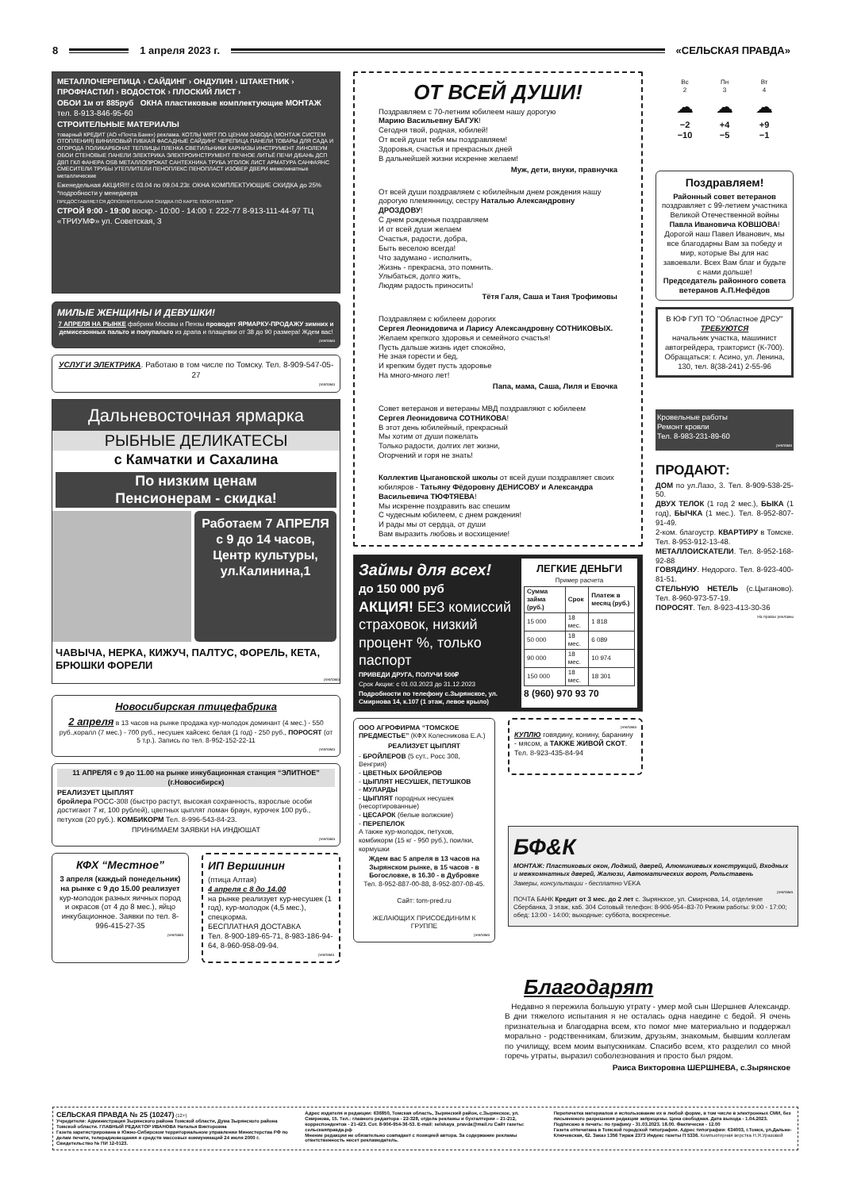8 1 апреля 2023 г. «СЕЛЬСКАЯ ПРАВДА»
МЕТАЛЛОЧЕРЕПИЦА › САЙДИНГ › ОНДУЛИН › ШТАКЕТНИК › ПРОФНАСТИЛ › ВОДОСТОК › ПЛОСКИЙ ЛИСТ ›
ОБОИ 1м от 885руб ОКНА пластиковые комплектующие МОНТАЖ тел. 8-913-846-95-60
СТРОИТЕЛЬНЫЕ МАТЕРИАЛЫ
товарный КРЕДИТ (АО «Почта Банк») реклама. КОТЛЫ WIRT ПО ЦЕНАМ ЗАВОДА (МОНТАЖ СИСТЕМ ОТОПЛЕНИЯ) ВИНИЛОВЫЙ ГИБКАЯ ФАСАДНЫЕ САЙДИНГ ЧЕРЕПИЦА ПАНЕЛИ ТОВАРЫ ДЛЯ САДА И ОГОРОДА ПОЛИКАРБОНАТ ТЕПЛИЦЫ ПЛЕНКА СВЕТИЛЬНИКИ КАРНИЗЫ ИНСТРУМЕНТ ЛИНОЛЕУМ ОБОИ СТЕНОВЫЕ ПАНЕЛИ ЭЛЕКТРИКА ЭЛЕКТРОИНСТРУМЕНТ ПЕЧНОЕ ЛИТЬЁ ПЕЧИ Д/БАНЬ ДСП ДВП ГКЛ ФАНЕРА OSB МЕТАЛЛОПРОКАТ САНТЕХНИКА ТРУБА УГОЛОК ЛИСТ АРМАТУРА САНФАЯНС СМЕСИТЕЛИ ТРУБЫ УТЕПЛИТЕЛИ ПЕНОПЛЕКС ПЕНОПЛАСТ ИЗОВЕР ДВЕРИ межкомнатные металлические
Еженедельная АКЦИЯ!!! с 03.04 по 09.04.23г. ОКНА КОМПЛЕКТУЮЩИЕ СКИДКА до 25% *подробности у менеджера
ПРЕДОСТАВЛЯЕТСЯ ДОПОЛНИТЕЛЬНАЯ СКИДКА ПО КАРТЕ ПОКУПАТЕЛЯ*
СТРОЙ 9:00 - 19:00 воскр.- 10:00 - 14:00 т. 222-77 8-913-111-44-97 ТЦ «ТРИУМФ» ул. Советская, 3
МИЛЫЕ ЖЕНЩИНЫ И ДЕВУШКИ!
7 АПРЕЛЯ НА РЫНКЕ фабрики Москвы и Пензы проводят ЯРМАРКУ-ПРОДАЖУ зимних и демисезонных пальто и полупальто из драпа и плащевки от 38 до 90 размера! Ждем вас!
реклама
УСЛУГИ ЭЛЕКТРИКА. Работаю в том числе по Томску. Тел. 8-909-547-05-27
реклама
Дальневосточная ярмарка
РЫБНЫЕ ДЕЛИКАТЕСЫ
с Камчатки и Сахалина
По низким ценам
Пенсионерам - скидка!
Работаем 7 АПРЕЛЯ с 9 до 14 часов, Центр культуры, ул.Калинина,1
ЧАВЫЧА, НЕРКА, КИЖУЧ, ПАЛТУС, ФОРЕЛЬ, КЕТА, БРЮШКИ ФОРЕЛИ
реклама
Новосибирская птицефабрика
2 апреля в 13 часов на рынке продажа кур-молодок доминант (4 мес.) - 550 руб.,коралл (7 мес.) - 700 руб., несушек хайсекс белая (1 год) - 250 руб., ПОРОСЯТ (от 5 т.р.). Запись по тел. 8-952-152-22-11
реклама
11 АПРЕЛЯ с 9 до 11.00 на рынке инкубационная станция “ЭЛИТНОЕ” (г.Новосибирск)
РЕАЛИЗУЕТ ЦЫПЛЯТ
бройлера РОСС-308 (быстро растут, высокая сохранность, взрослые особи достигают 7 кг, 100 рублей), цветных цыплят ломан браун, курочек 100 руб., петухов (20 руб.). КОМБИКОРМ Тел. 8-996-543-84-23.
ПРИНИМАЕМ ЗАЯВКИ НА ИНДЮШАТ
реклама
КФХ “Местное”
3 апреля (каждый понедельник) на рынке с 9 до 15.00 реализует кур-молодок разных яичных пород и окрасов (от 4 до 8 мес.), яйцо инкубационное. Заявки по тел. 8-996-415-27-35
реклама
ИП Вершинин
(птица Алтая)
4 апреля с 8 до 14.00
на рынке реализует кур-несушек (1 год), кур-молодок (4,5 мес.), спецкорма.
БЕСПЛАТНАЯ ДОСТАВКА
Тел. 8-900-189-65-71, 8-983-186-94-64, 8-960-958-09-94.
реклама
ОТ ВСЕЙ ДУШИ!
Поздравляем с 70-летним юбилеем нашу дорогую
Марию Васильевну БАГУК!
Сегодня твой, родная, юбилей!
От всей души тебя мы поздравляем!
Здоровья, счастья и прекрасных дней
В дальнейшей жизни искренне желаем!
Муж, дети, внуки, правнучка
От всей души поздравляем с юбилейным днем рождения нашу дорогую племянницу, сестру Наталью Александровну ДРОЗДОВУ!
С днем рожденья поздравляем
И от всей души желаем
Счастья, радости, добра,
Быть веселою всегда!
Что задумано - исполнить,
Жизнь - прекрасна, это помнить.
Улыбаться, долго жить,
Людям радость приносить!
Тётя Галя, Саша и Таня Трофимовы
Поздравляем с юбилеем дорогих
Сергея Леонидовича и Ларису Александровну СОТНИКОВЫХ. Желаем крепкого здоровья и семейного счастья!
Пусть дальше жизнь идет спокойно,
Не зная горести и бед,
И крепким будет пусть здоровье
На много-много лет!
Папа, мама, Саша, Лиля и Евочка
Совет ветеранов и ветераны МВД поздравляют с юбилеем
Сергея Леонидовича СОТНИКОВА!
В этот день юбилейный, прекрасный
Мы хотим от души пожелать
Только радости, долгих лет жизни,
Огорчений и горя не знать!
Коллектив Цыгановской школы от всей души поздравляет своих юбиляров - Татьяну Фёдоровну ДЕНИСОВУ и Александра Васильевича ТЮФТЯЕВА!
Мы искренне поздравить вас спешим
С чудесным юбилеем, с днем рождения!
И рады мы от сердца, от души
Вам выразить любовь и восхищение!
Займы для всех!
до 150 000 руб
АКЦИЯ! БЕЗ комиссий страховок, низкий процент %, только паспорт
ПРИВЕДИ ДРУГА, ПОЛУЧИ 500₽
Срок Акции: с 01.03.2023 до 31.12.2023
Подробности по телефону с.Зырянское, ул. Смирнова 14, к.107 (1 этаж, левое крыло)
ЛЕГКИЕ ДЕНЬГИ
Пример расчета
| Сумма займа (руб.) | Срок | Платеж в месяц (руб.) |
| --- | --- | --- |
| 15 000 | 18 мес. | 1 818 |
| 50 000 | 18 мес. | 6 089 |
| 90 000 | 18 мес. | 10 974 |
| 150 000 | 18 мес. | 18 301 |
8 (960) 970 93 70
ООО АГРОФИРМА “ТОМСКОЕ ПРЕДМЕСТЬЕ” (КФХ Колесникова Е.А.)
РЕАЛИЗУЕТ ЦЫПЛЯТ
- БРОЙЛЕРОВ (5 сут., Росс 308, Венгрия)
- ЦВЕТНЫХ БРОЙЛЕРОВ
- ЦЫПЛЯТ НЕСУШЕК, ПЕТУШКОВ
- МУЛАРДЫ
- ЦЫПЛЯТ породных несушек (несортированные)
- ЦЕСАРОК (белые волжские)
- ПЕРЕПЕЛОК
А также кур-молодок, петухов, комбикорм (15 кг - 950 руб.), поилки, кормушки
Ждем вас 5 апреля в 13 часов на Зырянском рынке, в 15 часов - в Богословке, в 16.30 - в Дубровке
Тел. 8-952-887-00-88, 8-952-807-08-45.
Сайт: tom-pred.ru
ЖЕЛАЮЩИХ ПРИСОЕДИНИМ К ГРУППЕ
реклама
реклама
КУПЛЮ говядину, конину, баранину - мясом, а ТАКЖЕ ЖИВОЙ СКОТ. Тел. 8-923-435-84-94
| Вс 2 | Пн 3 | Вт 4 |
| ☁ | ☁ | ☁ |
| −2 −10 | +4 −5 | +9 −1 |
Поздравляем!
Районный совет ветеранов поздравляет с 99-летием участника Великой Отечественной войны Павла Ивановича КОВШОВА!
Дорогой наш Павел Иванович, мы все благодарны Вам за победу и мир, которые Вы для нас завоевали. Всех Вам благ и будьте с нами дольше!
Председатель районного совета ветеранов А.П.Нефёдов
В ЮФ ГУП ТО "Областное ДРСУ"
ТРЕБУЮТСЯ
начальник участка, машинист автогрейдера, тракторист (К-700).
Обращаться: г. Асино, ул. Ленина, 130, тел. 8(38-241) 2-55-96
Кровельные работы
Ремонт кровли
Тел. 8-983-231-89-60
реклама
ПРОДАЮТ:
ДОМ по ул.Лазо, 3. Тел. 8-909-538-25-50.
ДВУХ ТЕЛОК (1 год 2 мес.), БЫКА (1 год), БЫЧКА (1 мес.). Тел. 8-952-807-91-49.
2-ком. благоустр. КВАРТИРУ в Томске. Тел. 8-953-912-13-48.
МЕТАЛЛОИСКАТЕЛИ. Тел. 8-952-168-92-88
ГОВЯДИНУ. Недорого. Тел. 8-923-400-81-51.
СТЕЛЬНУЮ НЕТЕЛЬ (с.Цыганово). Тел. 8-960-973-57-19.
ПОРОСЯТ. Тел. 8-923-413-30-36
На правах рекламы
БФ&К
МОНТАЖ: Пластиковых окон, Лоджий, дверей, Алюминиевых конструкций, Входных и межкомнатных дверей, Жалюзи, Автоматических ворот, Рольставень
Замеры, консультации - бесплатно VEKA
реклама
ПОЧТА БАНК Кредит от 3 мес. до 2 лет с. Зырянское, ул. Смирнова, 14, отделение Сбербанка, 3 этаж, каб. 304 Сотовый телефон: 8-906-954–83-70 Режим работы: 9:00 - 17:00; обед: 13:00 - 14:00; выходные: суббота, воскресенье.
Благодарят
Недавно я пережила большую утрату - умер мой сын Шершнев Александр. В дни тяжелого испытания я не осталась одна наедине с бедой. Я очень признательна и благодарна всем, кто помог мне материально и поддержал морально - родственникам, близким, друзьям, знакомым, бывшим коллегам по училищу, всем моим выпускникам. Спасибо всем, кто разделил со мной горечь утраты, выразил соболезнования и просто был рядом.
Раиса Викторовна ШЕРШНЕВА, с.Зырянское
СЕЛЬСКАЯ ПРАВДА № 25 (10247) (12+)
Учредители: Администрация Зырянского района Томской области, Дума Зырянского района Томской области. ГЛАВНЫЙ РЕДАКТОР ИВАНОВА Наталья Викторовна
Газета зарегистрирована в Южно-Сибирском территориальном управлении Министерства РФ по делам печати, телерадиовещания и средств массовых коммуникаций 24 июля 2000 г. Свидетельство № ПИ 12-0123.
Адрес издателя и редакции: 636850, Томская область, Зырянский район, с.Зырянское, ул. Смирнова, 15. Тел.: главного редактора - 22-328, отдела рекламы и бухгалтерии – 21-212, корреспондентов - 21-423. Сот. 8-906-954-36-53. E-mail: selskaya_pravda@mail.ru Сайт газеты: сельскаяправда.рф
Мнение редакции не обязательно совпадает с позицией автора. За содержание рекламы ответственность несет рекламодатель.
Перепечатка материалов и использование их в любой форме, в том числе в электронных СМИ, без письменного разрешения редакции запрещены. Цена свободная. Дата выхода - 1.04.2023. Подписано в печать: по графику - 31.03.2023. 18.00. Фактически - 12.00
Газета отпечатана в Томской городской типографии. Адрес типографии: 634003, г.Томск, ул.Дальне-Ключевская, 62. Заказ 1356 Тираж 2373 Индекс газеты П 5336. Компьютерная верстка Н.Я.Уразовой